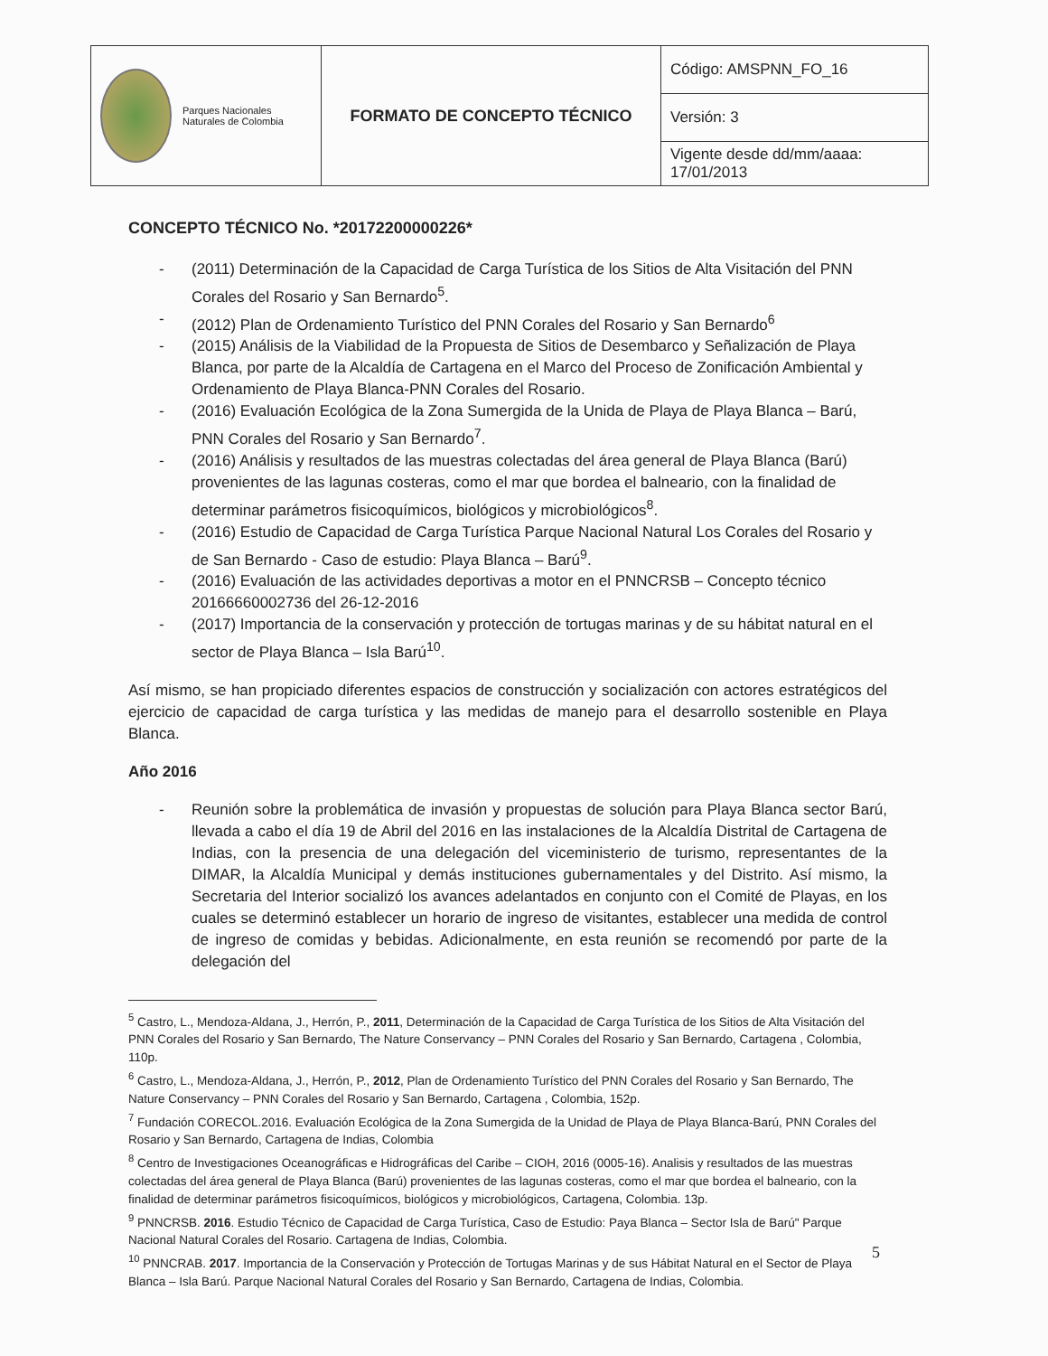| Parques Nacionales Naturales de Colombia | FORMATO DE CONCEPTO TÉCNICO | Código: AMSPNN_FO_16 |
| | | Versión: 3 |
| | | Vigente desde dd/mm/aaaa: 17/01/2013 |
CONCEPTO TÉCNICO No. *20172200000226*
- (2011) Determinación de la Capacidad de Carga Turística de los Sitios de Alta Visitación del PNN Corales del Rosario y San Bernardo<sup>5</sup>.
- (2012) Plan de Ordenamiento Turístico del PNN Corales del Rosario y San Bernardo<sup>6</sup>
- (2015) Análisis de la Viabilidad de la Propuesta de Sitios de Desembarco y Señalización de Playa Blanca, por parte de la Alcaldía de Cartagena en el Marco del Proceso de Zonificación Ambiental y Ordenamiento de Playa Blanca-PNN Corales del Rosario.
- (2016) Evaluación Ecológica de la Zona Sumergida de la Unida de Playa de Playa Blanca – Barú, PNN Corales del Rosario y San Bernardo<sup>7</sup>.
- (2016) Análisis y resultados de las muestras colectadas del área general de Playa Blanca (Barú) provenientes de las lagunas costeras, como el mar que bordea el balneario, con la finalidad de determinar parámetros fisicoquímicos, biológicos y microbiológicos<sup>8</sup>.
- (2016) Estudio de Capacidad de Carga Turística Parque Nacional Natural Los Corales del Rosario y de San Bernardo - Caso de estudio: Playa Blanca – Barú<sup>9</sup>.
- (2016) Evaluación de las actividades deportivas a motor en el PNNCRSB – Concepto técnico 20166660002736 del 26-12-2016
- (2017) Importancia de la conservación y protección de tortugas marinas y de su hábitat natural en el sector de Playa Blanca – Isla Barú<sup>10</sup>.
Así mismo, se han propiciado diferentes espacios de construcción y socialización con actores estratégicos del ejercicio de capacidad de carga turística y las medidas de manejo para el desarrollo sostenible en Playa Blanca.
Año 2016
- Reunión sobre la problemática de invasión y propuestas de solución para Playa Blanca sector Barú, llevada a cabo el día 19 de Abril del 2016 en las instalaciones de la Alcaldía Distrital de Cartagena de Indias, con la presencia de una delegación del viceministerio de turismo, representantes de la DIMAR, la Alcaldía Municipal y demás instituciones gubernamentales y del Distrito. Así mismo, la Secretaria del Interior socializó los avances adelantados en conjunto con el Comité de Playas, en los cuales se determinó establecer un horario de ingreso de visitantes, establecer una medida de control de ingreso de comidas y bebidas. Adicionalmente, en esta reunión se recomendó por parte de la delegación del
<sup>5</sup> Castro, L., Mendoza-Aldana, J., Herrón, P., 2011, Determinación de la Capacidad de Carga Turística de los Sitios de Alta Visitación del PNN Corales del Rosario y San Bernardo, The Nature Conservancy – PNN Corales del Rosario y San Bernardo, Cartagena , Colombia, 110p.
<sup>6</sup> Castro, L., Mendoza-Aldana, J., Herrón, P., 2012, Plan de Ordenamiento Turístico del PNN Corales del Rosario y San Bernardo, The Nature Conservancy – PNN Corales del Rosario y San Bernardo, Cartagena , Colombia, 152p.
<sup>7</sup> Fundación CORECOL.2016. Evaluación Ecológica de la Zona Sumergida de la Unidad de Playa de Playa Blanca-Barú, PNN Corales del Rosario y San Bernardo, Cartagena de Indias, Colombia
<sup>8</sup> Centro de Investigaciones Oceanográficas e Hidrográficas del Caribe – CIOH, 2016 (0005-16). Analisis y resultados de las muestras colectadas del área general de Playa Blanca (Barú) provenientes de las lagunas costeras, como el mar que bordea el balneario, con la finalidad de determinar parámetros fisicoquímicos, biológicos y microbiológicos, Cartagena, Colombia. 13p.
<sup>9</sup> PNNCRSB. 2016. Estudio Técnico de Capacidad de Carga Turística, Caso de Estudio: Paya Blanca – Sector Isla de Barú" Parque Nacional Natural Corales del Rosario. Cartagena de Indias, Colombia.
<sup>10</sup> PNNCRAB. 2017. Importancia de la Conservación y Protección de Tortugas Marinas y de sus Hábitat Natural en el Sector de Playa Blanca – Isla Barú. Parque Nacional Natural Corales del Rosario y San Bernardo, Cartagena de Indias, Colombia.
5